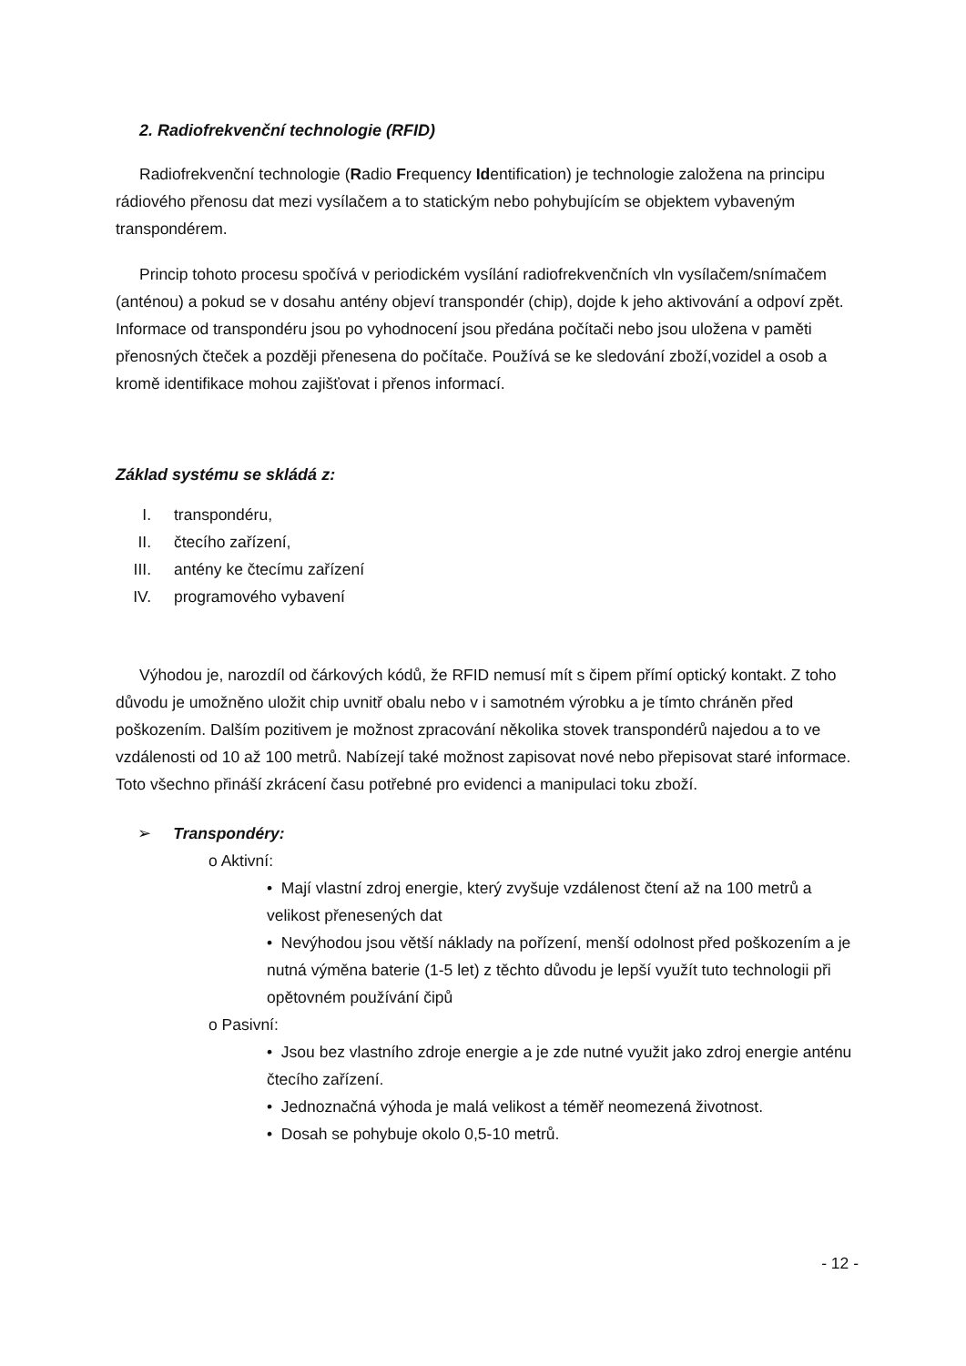2. Radiofrekvenční technologie (RFID)
Radiofrekvenční technologie (Radio Frequency Identification) je technologie založena na principu rádiového přenosu dat mezi vysílačem a to statickým nebo pohybujícím se objektem vybaveným transpondérem.
Princip tohoto procesu spočívá v periodickém vysílání radiofrekvenčních vln vysílačem/snímačem (anténou) a pokud se v dosahu antény objeví transpondér (chip), dojde k jeho aktivování a odpoví zpět. Informace od transpondéru jsou po vyhodnocení jsou předána počítači nebo jsou uložena v paměti přenosných čteček a později přenesena do počítače. Používá se ke sledování zboží,vozidel a osob a kromě identifikace mohou zajišťovat i přenos informací.
Základ systému se skládá z:
I. transpondéru,
II. čtecího zařízení,
III. antény ke čtecímu zařízení
IV. programového vybavení
Výhodou je, narozdíl od čárkových kódů, že RFID nemusí mít s čipem přímí optický kontakt. Z toho důvodu je umožněno uložit chip uvnitř obalu nebo v i samotném výrobku a je tímto chráněn před poškozením. Dalším pozitivem je možnost zpracování několika stovek transpondérů najedou a to ve vzdálenosti od 10 až 100 metrů. Nabízejí také možnost zapisovat nové nebo přepisovat staré informace. Toto všechno přináší zkrácení času potřebné pro evidenci a manipulaci toku zboží.
➢ Transpondéry:
o Aktivní:
• Mají vlastní zdroj energie, který zvyšuje vzdálenost čtení až na 100 metrů a velikost přenesených dat
• Nevýhodou jsou větší náklady na pořízení, menší odolnost před poškozením a je nutná výměna baterie (1-5 let) z těchto důvodu je lepší využít tuto technologii při opětovném používání čipů
o Pasivní:
• Jsou bez vlastního zdroje energie a je zde nutné využit jako zdroj energie anténu čtecího zařízení.
• Jednoznačná výhoda je malá velikost a téměř neomezená životnost.
• Dosah se pohybuje okolo 0,5-10 metrů.
- 12 -